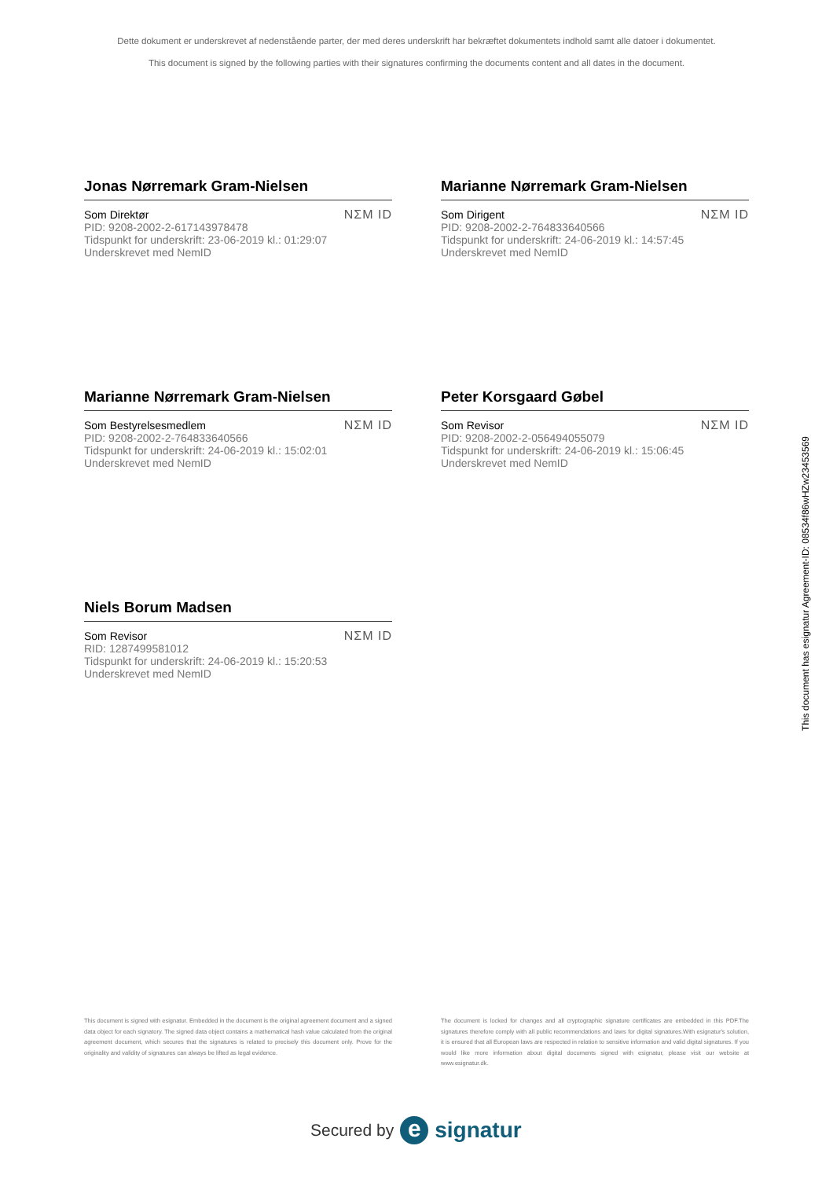Dette dokument er underskrevet af nedenstående parter, der med deres underskrift har bekræftet dokumentets indhold samt alle datoer i dokumentet.
This document is signed by the following parties with their signatures confirming the documents content and all dates in the document.
Jonas Nørremark Gram-Nielsen
Som Direktør
PID: 9208-2002-2-617143978478
Tidspunkt for underskrift: 23-06-2019 kl.: 01:29:07
Underskrevet med NemID
NΣM ID
Marianne Nørremark Gram-Nielsen
Som Dirigent
PID: 9208-2002-2-764833640566
Tidspunkt for underskrift: 24-06-2019 kl.: 14:57:45
Underskrevet med NemID
NΣM ID
Marianne Nørremark Gram-Nielsen
Som Bestyrelsesmedlem
PID: 9208-2002-2-764833640566
Tidspunkt for underskrift: 24-06-2019 kl.: 15:02:01
Underskrevet med NemID
NΣM ID
Peter Korsgaard Gøbel
Som Revisor
PID: 9208-2002-2-056494055079
Tidspunkt for underskrift: 24-06-2019 kl.: 15:06:45
Underskrevet med NemID
NΣM ID
Niels Borum Madsen
Som Revisor
RID: 1287499581012
Tidspunkt for underskrift: 24-06-2019 kl.: 15:20:53
Underskrevet med NemID
NΣM ID
This document has esignatur Agreement-ID: 08534f86wHZw23453569
This document is signed with esignatur. Embedded in the document is the original agreement document and a signed data object for each signatory. The signed data object contains a mathematical hash value calculated from the original agreement document, which secures that the signatures is related to precisely this document only. Prove for the originality and validity of signatures can always be lifted as legal evidence.
The document is locked for changes and all cryptographic signature certificates are embedded in this PDF.The signatures therefore comply with all public recommendations and laws for digital signatures.With esignatur's solution, it is ensured that all European laws are respected in relation to sensitive information and valid digital signatures. If you would like more information about digital documents signed with esignatur, please visit our website at www.esignatur.dk.
Secured by e signatur